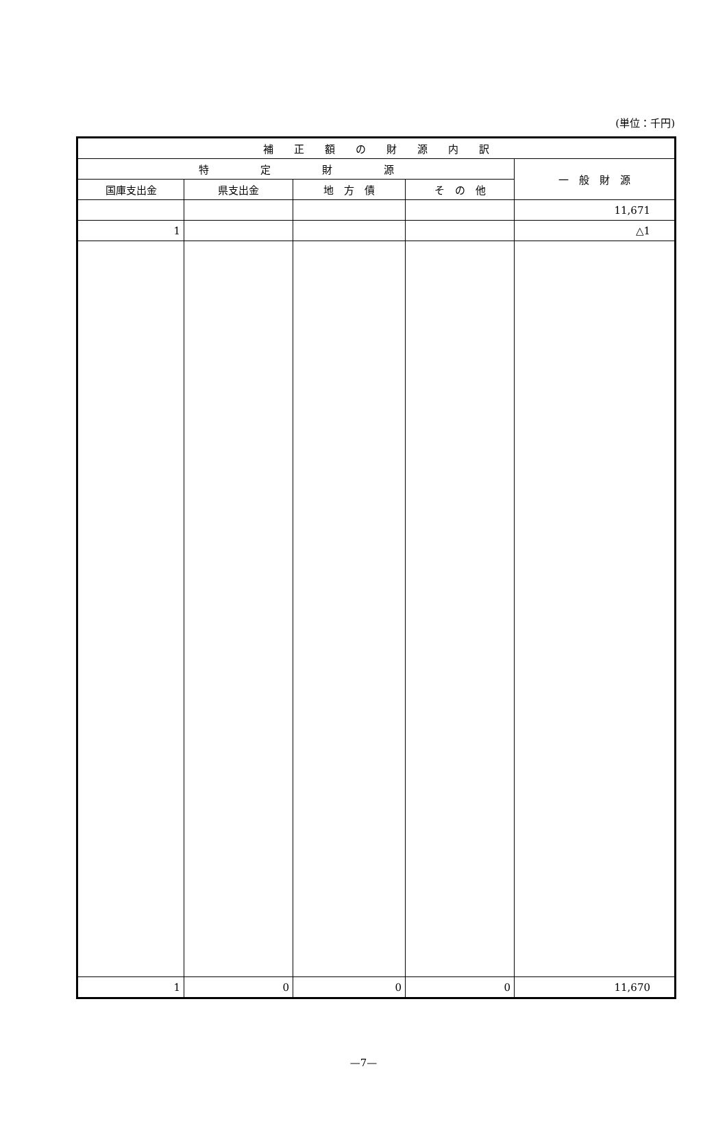(単位：千円)
| 補 正 額 の 財 源 内 訳 | | | | |
| --- | --- | --- | --- | --- |
| 特 定 財 源 | | | | 一 般 財 源 |
| 国庫支出金 | 県支出金 | 地 方 債 | そ の 他 | |
| | | | | 11,671 |
| 1 | | | | △1 |
| 1 | 0 | 0 | 0 | 11,670 |
—7—